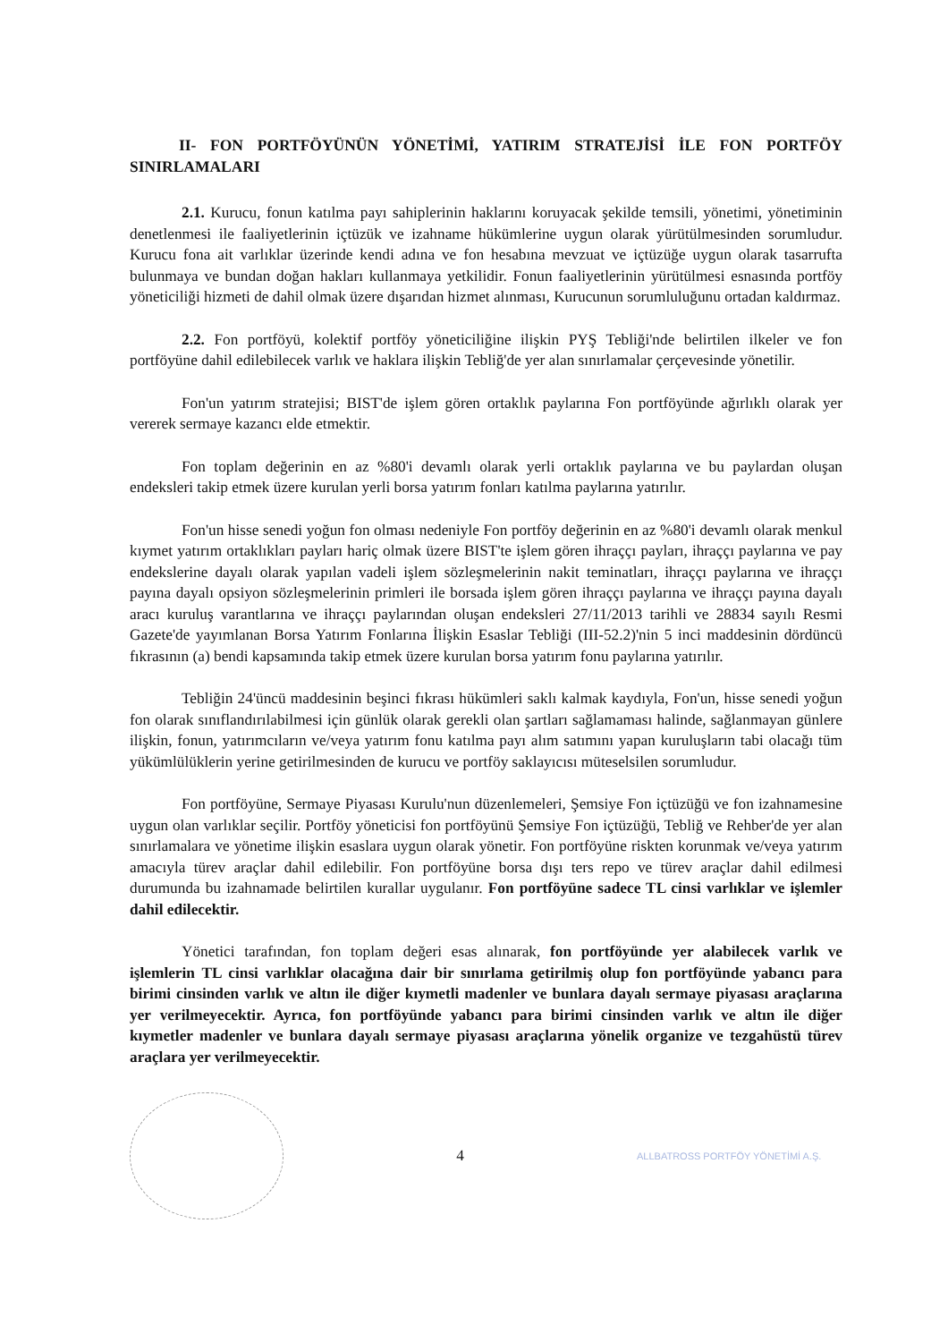II- FON PORTFÖYÜNÜN YÖNETİMİ, YATIRIM STRATEJİSİ İLE FON PORTFÖY SINIRLAMALARI
2.1. Kurucu, fonun katılma payı sahiplerinin haklarını koruyacak şekilde temsili, yönetimi, yönetiminin denetlenmesi ile faaliyetlerinin içtüzük ve izahname hükümlerine uygun olarak yürütülmesinden sorumludur. Kurucu fona ait varlıklar üzerinde kendi adına ve fon hesabına mevzuat ve içtüzüğe uygun olarak tasarrufta bulunmaya ve bundan doğan hakları kullanmaya yetkilidir. Fonun faaliyetlerinin yürütülmesi esnasında portföy yöneticiliği hizmeti de dahil olmak üzere dışarıdan hizmet alınması, Kurucunun sorumluluğunu ortadan kaldırmaz.
2.2. Fon portföyü, kolektif portföy yöneticiliğine ilişkin PYŞ Tebliği'nde belirtilen ilkeler ve fon portföyüne dahil edilebilecek varlık ve haklara ilişkin Tebliğ'de yer alan sınırlamalar çerçevesinde yönetilir.
Fon'un yatırım stratejisi; BIST'de işlem gören ortaklık paylarına Fon portföyünde ağırlıklı olarak yer vererek sermaye kazancı elde etmektir.
Fon toplam değerinin en az %80'i devamlı olarak yerli ortaklık paylarına ve bu paylardan oluşan endeksleri takip etmek üzere kurulan yerli borsa yatırım fonları katılma paylarına yatırılır.
Fon'un hisse senedi yoğun fon olması nedeniyle Fon portföy değerinin en az %80'i devamlı olarak menkul kıymet yatırım ortaklıkları payları hariç olmak üzere BIST'te işlem gören ihraççı payları, ihraççı paylarına ve pay endekslerine dayalı olarak yapılan vadeli işlem sözleşmelerinin nakit teminatları, ihraççı paylarına ve ihraççı payına dayalı opsiyon sözleşmelerinin primleri ile borsada işlem gören ihraççı paylarına ve ihraççı payına dayalı aracı kuruluş varantlarına ve ihraççı paylarından oluşan endeksleri 27/11/2013 tarihli ve 28834 sayılı Resmi Gazete'de yayımlanan Borsa Yatırım Fonlarına İlişkin Esaslar Tebliği (III-52.2)'nin 5 inci maddesinin dördüncü fıkrasının (a) bendi kapsamında takip etmek üzere kurulan borsa yatırım fonu paylarına yatırılır.
Tebliğin 24'üncü maddesinin beşinci fıkrası hükümleri saklı kalmak kaydıyla, Fon'un, hisse senedi yoğun fon olarak sınıflandırılabilmesi için günlük olarak gerekli olan şartları sağlamaması halinde, sağlanmayan günlere ilişkin, fonun, yatırımcıların ve/veya yatırım fonu katılma payı alım satımını yapan kuruluşların tabi olacağı tüm yükümlülüklerin yerine getirilmesinden de kurucu ve portföy saklayıcısı müteselsilen sorumludur.
Fon portföyüne, Sermaye Piyasası Kurulu'nun düzenlemeleri, Şemsiye Fon içtüzüğü ve fon izahnamesine uygun olan varlıklar seçilir. Portföy yöneticisi fon portföyünü Şemsiye Fon içtüzüğü, Tebliğ ve Rehber'de yer alan sınırlamalara ve yönetime ilişkin esaslara uygun olarak yönetir. Fon portföyüne riskten korunmak ve/veya yatırım amacıyla türev araçlar dahil edilebilir. Fon portföyüne borsa dışı ters repo ve türev araçlar dahil edilmesi durumunda bu izahnamade belirtilen kurallar uygulanır. Fon portföyüne sadece TL cinsi varlıklar ve işlemler dahil edilecektir.
Yönetici tarafından, fon toplam değeri esas alınarak, fon portföyünde yer alabilecek varlık ve işlemlerin TL cinsi varlıklar olacağına dair bir sınırlama getirilmiş olup fon portföyünde yabancı para birimi cinsinden varlık ve altın ile diğer kıymetli madenler ve bunlara dayalı sermaye piyasası araçlarına yer verilmeyecektir. Ayrıca, fon portföyünde yabancı para birimi cinsinden varlık ve altın ile diğer kıymetler madenler ve bunlara dayalı sermaye piyasası araçlarına yönelik organize ve tezgahüstü türev araçlara yer verilmeyecektir.
4
ALLBATROSS PORTFÖY YÖNETİMİ A.Ş.